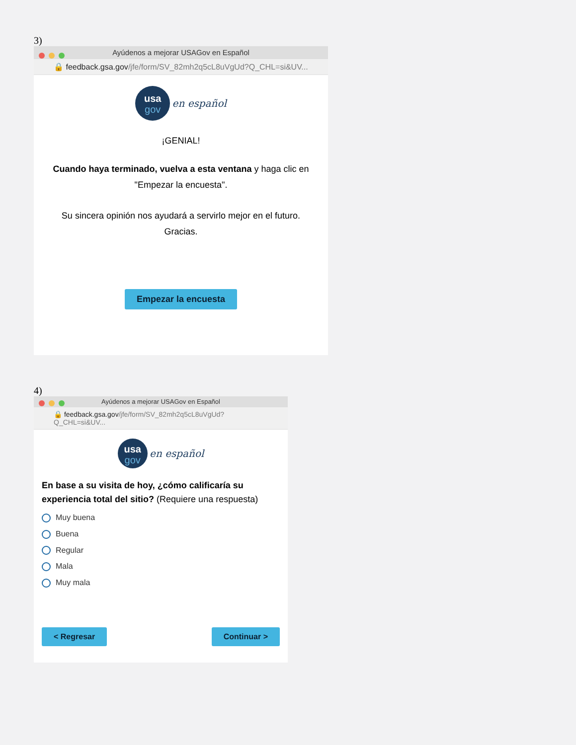3)
Ayúdenos a mejorar USAGov en Español
🔒 feedback.gsa.gov/jfe/form/SV_82mh2q5cL8uVgUd?Q_CHL=si&UV...
usa
gov en español
¡GENIAL!
Cuando haya terminado, vuelva a esta ventana y haga clic en "Empezar la encuesta".
Su sincera opinión nos ayudará a servirlo mejor en el futuro. Gracias.
Empezar la encuesta
4)
Ayúdenos a mejorar USAGov en Español
🔒 feedback.gsa.gov/jfe/form/SV_82mh2q5cL8uVgUd?Q_CHL=si&UV...
usa
gov en español
En base a su visita de hoy, ¿cómo calificaría su experiencia total del sitio? (Requiere una respuesta)
Muy buena
Buena
Regular
Mala
Muy mala
< Regresar Continuar >